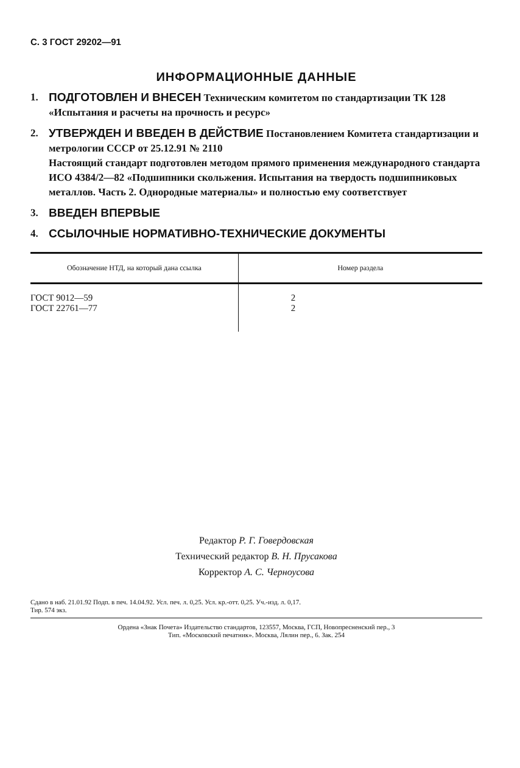С. 3 ГОСТ 29202—91
ИНФОРМАЦИОННЫЕ ДАННЫЕ
1. ПОДГОТОВЛЕН И ВНЕСЕН Техническим комитетом по стандартизации ТК 128 «Испытания и расчеты на прочность и ресурс»
2. УТВЕРЖДЕН И ВВЕДЕН В ДЕЙСТВИЕ Постановлением Комитета стандартизации и метрологии СССР от 25.12.91 № 2110
Настоящий стандарт подготовлен методом прямого применения международного стандарта ИСО 4384/2—82 «Подшипники скольжения. Испытания на твердость подшипниковых металлов. Часть 2. Однородные материалы» и полностью ему соответствует
3. ВВЕДЕН ВПЕРВЫЕ
4. ССЫЛОЧНЫЕ НОРМАТИВНО-ТЕХНИЧЕСКИЕ ДОКУМЕНТЫ
| Обозначение НТД, на который дана ссылка | Номер раздела |
| --- | --- |
| ГОСТ 9012—59 ГОСТ 22761—77 | 2 2 |
Редактор Р. Г. Говердовская
Технический редактор В. Н. Прусакова
Корректор А. С. Черноусова
Сдано в наб. 21.01.92 Подп. в печ. 14.04.92. Усл. печ. л. 0,25. Усл. кр.-отт. 0,25. Уч.-изд. л. 0,17.
Тир. 574 экз.
Ордена «Знак Почета» Издательство стандартов, 123557, Москва, ГСП, Новопресненский пер., 3
Тип. «Московский печатник». Москва, Лялин пер., 6. Зак. 254